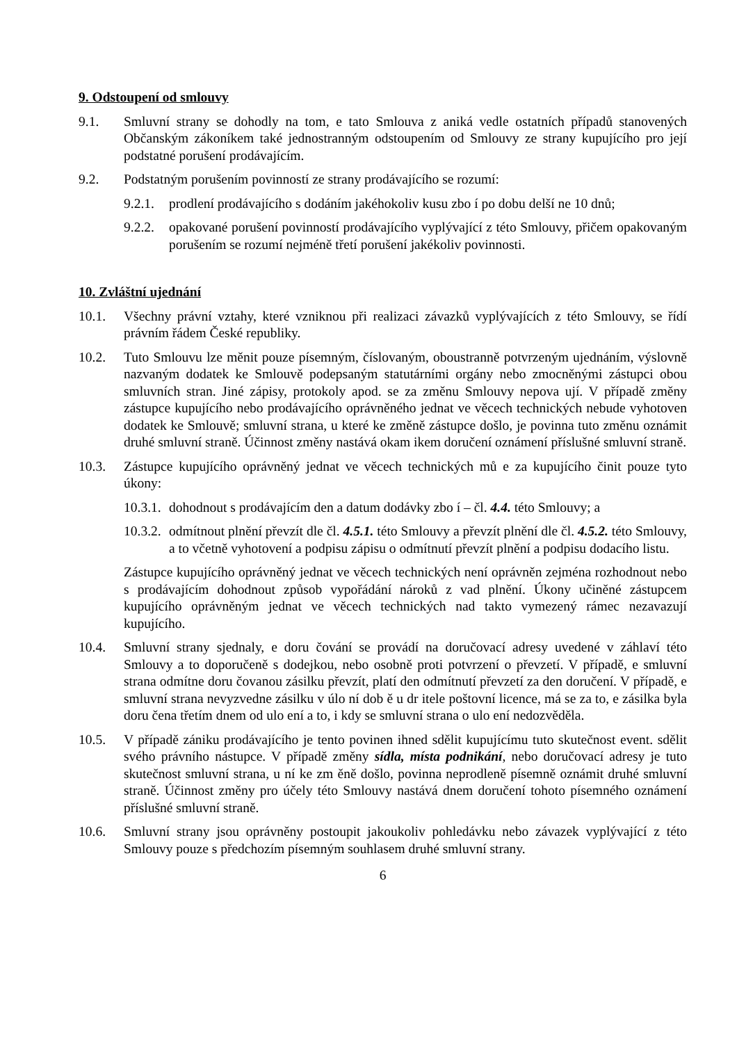9. Odstoupení od smlouvy
9.1. Smluvní strany se dohodly na tom, e tato Smlouva z aniká vedle ostatních případů stanovených Občanským zákoníkem také jednostranným odstoupením od Smlouvy ze strany kupujícího pro její podstatné porušení prodávajícím.
9.2. Podstatným porušením povinností ze strany prodávajícího se rozumí:
9.2.1.
prodlení prodávajícího s dodáním jakéhokoliv kusu zbo í po dobu delší ne 10 dnů;
9.2.2.
opakované porušení povinností prodávajícího vyplývající z této Smlouvy, přičem opakovaným porušením se rozumí nejméně třetí porušení jakékoliv povinnosti.
10. Zvláštní ujednání
10.1. Všechny právní vztahy, které vzniknou při realizaci závazků vyplývajících z této Smlouvy, se řídí právním řádem České republiky.
10.2. Tuto Smlouvu lze měnit pouze písemným, číslovaným, oboustranně potvrzeným ujednáním, výslovně nazvaným dodatek ke Smlouvě podepsaným statutárními orgány nebo zmocněnými zástupci obou smluvních stran. Jiné zápisy, protokoly apod. se za změnu Smlouvy nepova ují. V případě změny zástupce kupujícího nebo prodávajícího oprávněného jednat ve věcech technických nebude vyhotoven dodatek ke Smlouvě; smluvní strana, u které ke změně zástupce došlo, je povinna tuto změnu oznámit druhé smluvní straně. Účinnost změny nastává okam ikem doručení oznámení příslušné smluvní straně.
10.3. Zástupce kupujícího oprávněný jednat ve věcech technických mů e za kupujícího činit pouze tyto úkony:
10.3.1.
dohodnout s prodávajícím den a datum dodávky zbo í – čl. 4.4. této Smlouvy; a
10.3.2.
odmítnout plnění převzít dle čl. 4.5.1. této Smlouvy a převzít plnění dle čl. 4.5.2. této Smlouvy, a to včetně vyhotovení a podpisu zápisu o odmítnutí převzít plnění a podpisu dodacího listu.
Zástupce kupujícího oprávněný jednat ve věcech technických není oprávněn zejména rozhodnout nebo s prodávajícím dohodnout způsob vypořádání nároků z vad plnění. Úkony učiněné zástupcem kupujícího oprávněným jednat ve věcech technických nad takto vymezený rámec nezavazují kupujícího.
10.4. Smluvní strany sjednaly, e doru čování se provádí na doručovací adresy uvedené v záhlaví této Smlouvy a to doporučeně s dodejkou, nebo osobně proti potvrzení o převzetí. V případě, e smluvní strana odmítne doru čovanou zásilku převzít, platí den odmítnutí převzetí za den doručení. V případě, e smluvní strana nevyzvedne zásilku v úlo ní dob ě u dr itele poštovní licence, má se za to, e zásilka byla doru čena třetím dnem od ulo ení a to, i kdy se smluvní strana o ulo ení nedozvěděla.
10.5. V případě zániku prodávajícího je tento povinen ihned sdělit kupujícímu tuto skutečnost event. sdělit svého právního nástupce. V případě změny sídla, místa podnikání, nebo doručovací adresy je tuto skutečnost smluvní strana, u ní ke zm ěně došlo, povinna neprodleně písemně oznámit druhé smluvní straně. Účinnost změny pro účely této Smlouvy nastává dnem doručení tohoto písemného oznámení příslušné smluvní straně.
10.6. Smluvní strany jsou oprávněny postoupit jakoukoliv pohledávku nebo závazek vyplývající z této Smlouvy pouze s předchozím písemným souhlasem druhé smluvní strany.
6